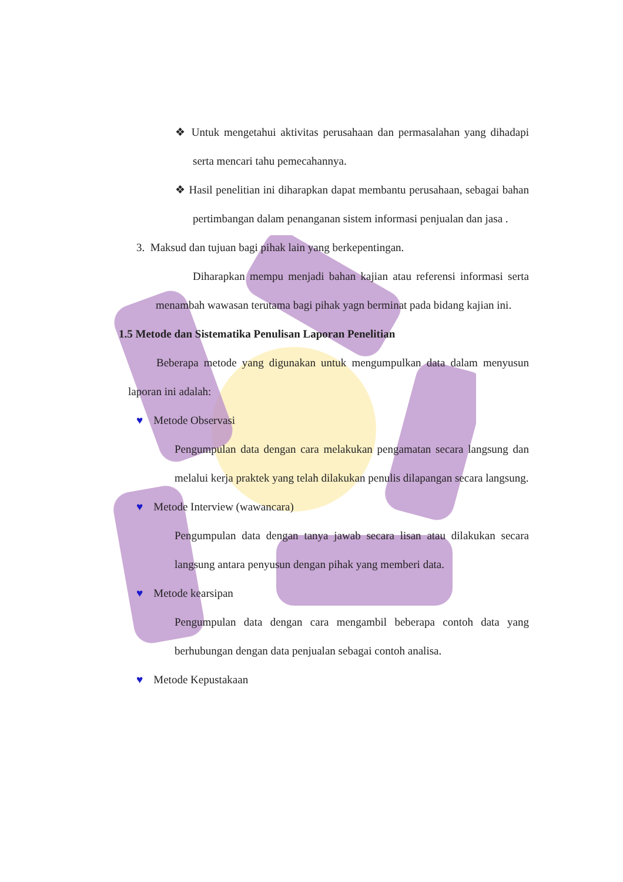❖ Untuk mengetahui aktivitas perusahaan dan permasalahan yang dihadapi serta mencari tahu pemecahannya.
❖ Hasil penelitian ini diharapkan dapat membantu perusahaan, sebagai bahan pertimbangan dalam penanganan sistem informasi penjualan dan jasa .
3. Maksud dan tujuan bagi pihak lain yang berkepentingan.
Diharapkan mempu menjadi bahan kajian atau referensi informasi serta menambah wawasan terutama bagi pihak yagn berminat pada bidang kajian ini.
1.5 Metode dan Sistematika Penulisan Laporan Penelitian
Beberapa metode yang digunakan untuk mengumpulkan data dalam menyusun laporan ini adalah:
♥ Metode Observasi
Pengumpulan data dengan cara melakukan pengamatan secara langsung dan melalui kerja praktek yang telah dilakukan penulis dilapangan secara langsung.
♥ Metode Interview (wawancara)
Pengumpulan data dengan tanya jawab secara lisan atau dilakukan secara langsung antara penyusun dengan pihak yang memberi data.
♥ Metode kearsipan
Pengumpulan data dengan cara mengambil beberapa contoh data yang berhubungan dengan data penjualan sebagai contoh analisa.
♥ Metode Kepustakaan